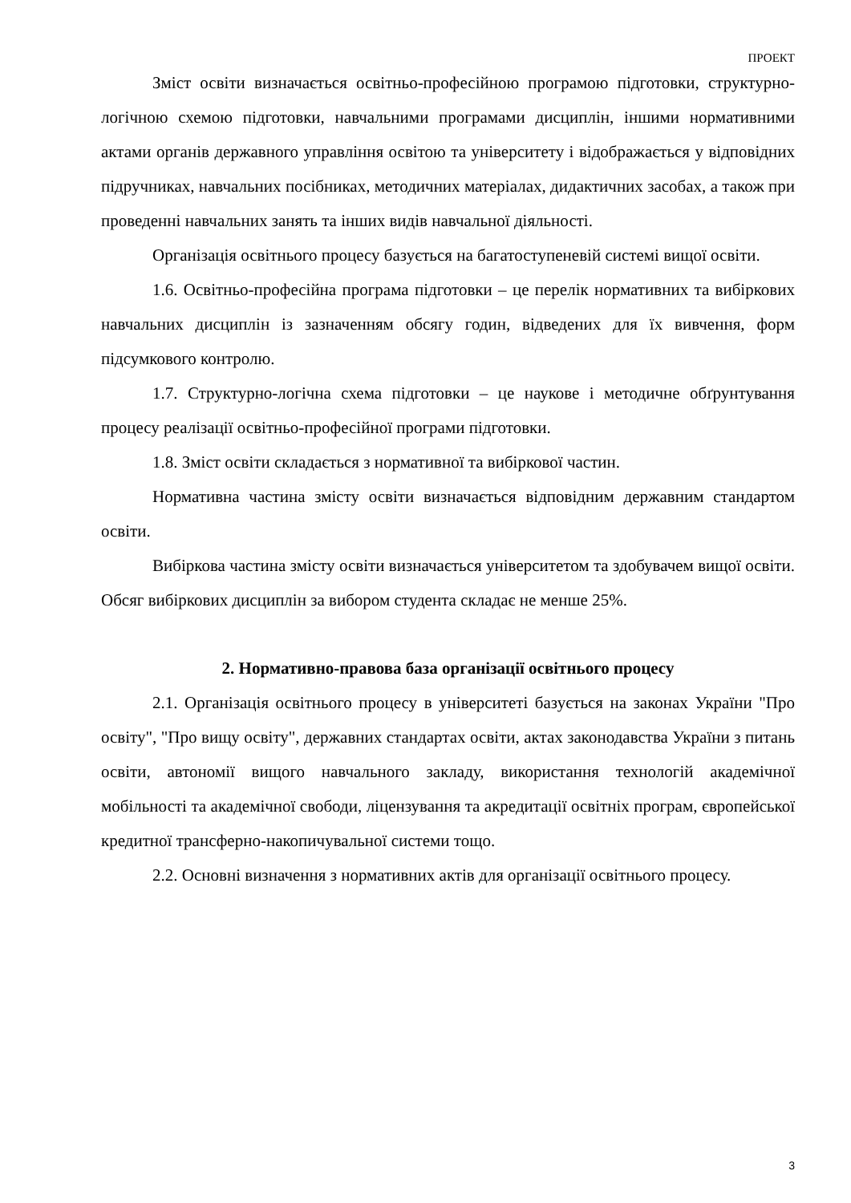ПРОЕКТ
Зміст освіти визначається освітньо-професійною програмою підготовки, структурно-логічною схемою підготовки, навчальними програмами дисциплін, іншими нормативними актами органів державного управління освітою та університету і відображається у відповідних підручниках, навчальних посібниках, методичних матеріалах, дидактичних засобах, а також при проведенні навчальних занять та інших видів навчальної діяльності.
Організація освітнього процесу базується на багатоступеневій системі вищої освіти.
1.6. Освітньо-професійна програма підготовки – це перелік нормативних та вибіркових навчальних дисциплін із зазначенням обсягу годин, відведених для їх вивчення, форм підсумкового контролю.
1.7. Структурно-логічна схема підготовки – це наукове і методичне обґрунтування процесу реалізації освітньо-професійної програми підготовки.
1.8. Зміст освіти складається з нормативної та вибіркової частин.
Нормативна частина змісту освіти визначається відповідним державним стандартом освіти.
Вибіркова частина змісту освіти визначається університетом та здобувачем вищої освіти. Обсяг вибіркових дисциплін за вибором студента складає не менше 25%.
2. Нормативно-правова база організації освітнього процесу
2.1. Організація освітнього процесу в університеті базується на законах України "Про освіту", "Про вищу освіту", державних стандартах освіти, актах законодавства України з питань освіти, автономії вищого навчального закладу, використання технологій академічної мобільності та академічної свободи, ліцензування та акредитації освітніх програм, європейської кредитної трансферно-накопичувальної системи тощо.
2.2. Основні визначення з нормативних актів для організації освітнього процесу.
3